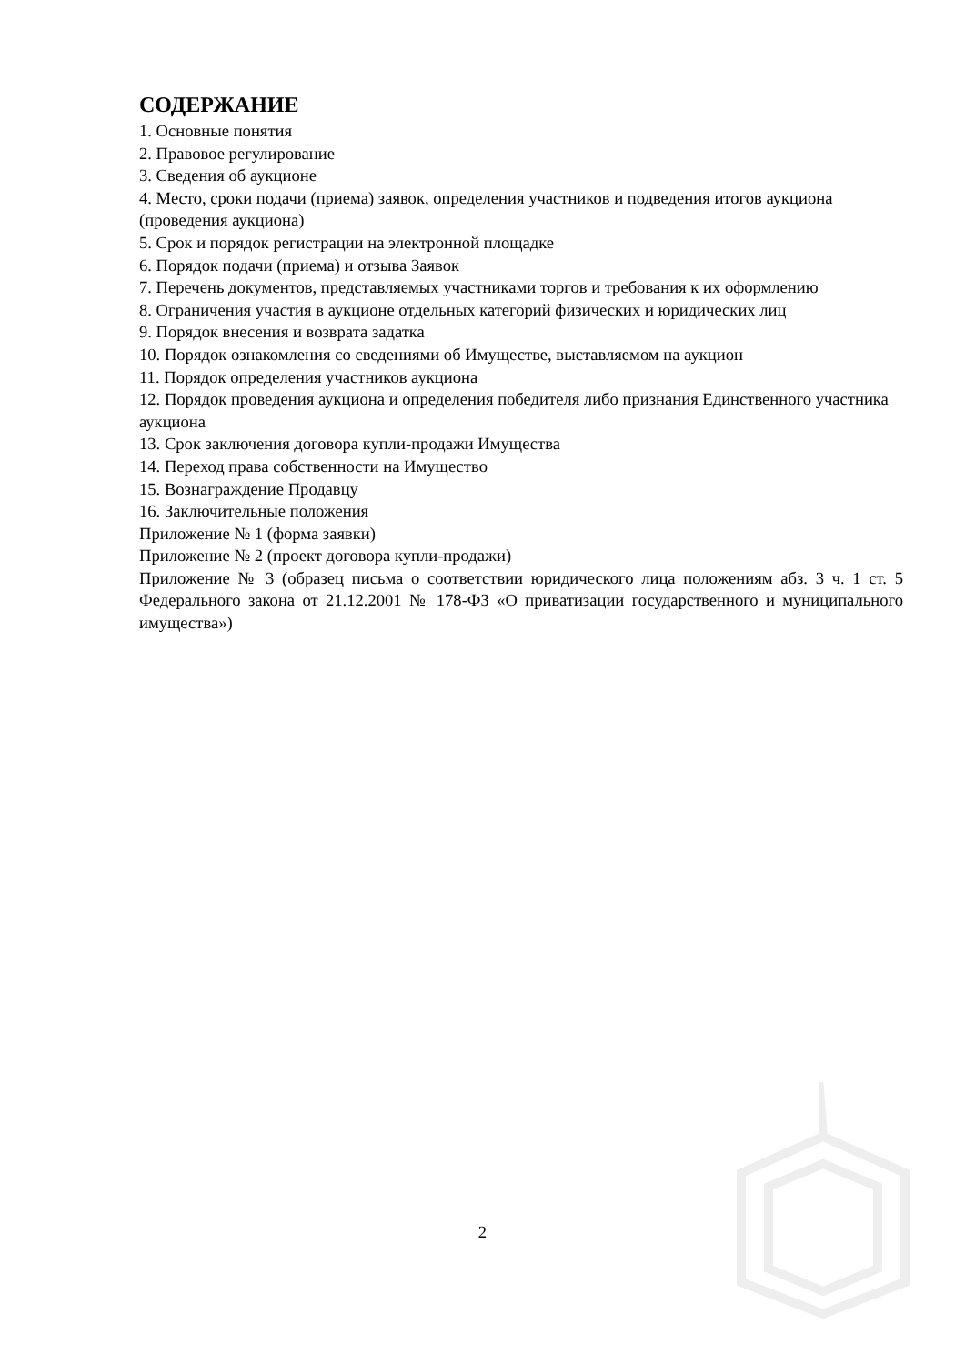СОДЕРЖАНИЕ
1. Основные понятия
2. Правовое регулирование
3. Сведения об аукционе
4. Место, сроки подачи (приема) заявок, определения участников и подведения итогов аукциона (проведения аукциона)
5. Срок и порядок регистрации на электронной площадке
6. Порядок подачи (приема) и отзыва Заявок
7. Перечень документов, представляемых участниками торгов и требования к их оформлению
8. Ограничения участия в аукционе отдельных категорий физических и юридических лиц
9. Порядок внесения и возврата задатка
10. Порядок ознакомления со сведениями об Имуществе, выставляемом на аукцион
11. Порядок определения участников аукциона
12. Порядок проведения аукциона и определения победителя либо признания Единственного участника аукциона
13. Срок заключения договора купли-продажи Имущества
14. Переход права собственности на Имущество
15. Вознаграждение Продавцу
16. Заключительные положения
Приложение № 1 (форма заявки)
Приложение № 2 (проект договора купли-продажи)
Приложение № 3 (образец письма о соответствии юридического лица положениям абз. 3 ч. 1 ст. 5 Федерального закона от 21.12.2001 № 178-ФЗ «О приватизации государственного и муниципального имущества»)
2